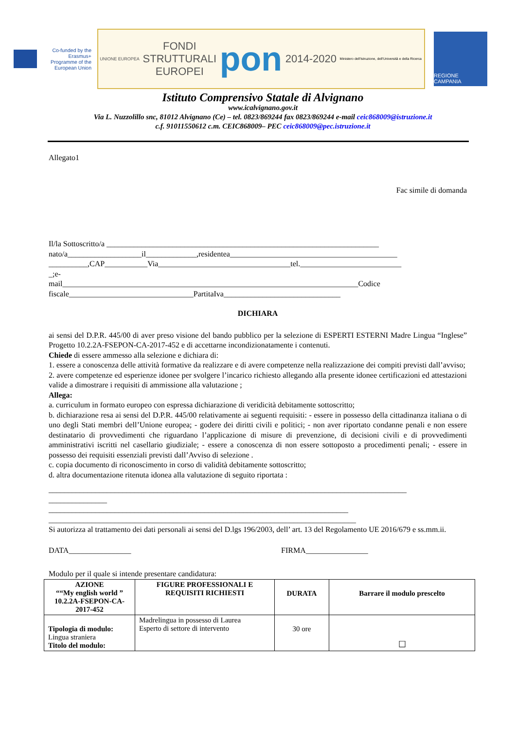Co-funded by the Erasmus+ Programme of the European Union
UNIONE EUROPEA
FONDI
STRUTTURALI
EUROPEI
pon
2014-2020
Ministero dell'Istruzione, dell'Università e della Ricerca
REGIONE CAMPANIA
Istituto Comprensivo Statale di Alvignano
www.icalvignano.gov.it
Via L. Nuzzolillo snc, 81012 Alvignano (Ce) – tel. 0823/869244 fax 0823/869244 e-mail ceic868009@istruzione.it
c.f. 91011550612 c.m. CEIC868009– PEC ceic868009@pec.istruzione.it
Allegato1
Fac simile di domanda
Il/la Sottoscritto/a ______________________________________________________________________
nato/a___________________il_____________,residentea___________________________________________
__________,CAP___________Via__________________________________tel.__________________________
_;e-
mail____________________________________________________________________________Codice
fiscale________________________________PartitaIva______________________________
DICHIARA
ai sensi del D.P.R. 445/00 di aver preso visione del bando pubblico per la selezione di ESPERTI ESTERNI Madre Lingua “Inglese” Progetto 10.2.2A-FSEPON-CA-2017-452 e di accettarne incondizionatamente i contenuti.
Chiede di essere ammesso alla selezione e dichiara di:
1. essere a conoscenza delle attività formative da realizzare e di avere competenze nella realizzazione dei compiti previsti dall’avviso;
2. avere competenze ed esperienze idonee per svolgere l’incarico richiesto allegando alla presente idonee certificazioni ed attestazioni valide a dimostrare i requisiti di ammissione alla valutazione ;
Allega:
a. curriculum in formato europeo con espressa dichiarazione di veridicità debitamente sottoscritto;
b. dichiarazione resa ai sensi del D.P.R. 445/00 relativamente ai seguenti requisiti: - essere in possesso della cittadinanza italiana o di uno degli Stati membri dell’Unione europea; - godere dei diritti civili e politici; - non aver riportato condanne penali e non essere destinatario di provvedimenti che riguardano l’applicazione di misure di prevenzione, di decisioni civili e di provvedimenti amministrativi iscritti nel casellario giudiziale; - essere a conoscenza di non essere sottoposto a procedimenti penali; - essere in possesso dei requisiti essenziali previsti dall’Avviso di selezione .
c. copia documento di riconoscimento in corso di validità debitamente sottoscritto;
d. altra documentazione ritenuta idonea alla valutazione di seguito riportata :
____________________________________________________________________________________________
_______________
_____________________________________________________________________________
_______________________________________________________________________________
Si autorizza al trattamento dei dati personali ai sensi del D.lgs 196/2003, dell’ art. 13 del Regolamento UE 2016/679 e ss.mm.ii.
DATA________________ FIRMA________________
Modulo per il quale si intende presentare candidatura:
| AZIONE ““My english world ” 10.2.2A-FSEPON-CA-2017-452 | FIGURE PROFESSIONALI E REQUISITI RICHIESTI | DURATA | Barrare il modulo prescelto |
| Tipologia di modulo: Lingua straniera Titolo del modulo: | Madrelingua in possesso di Laurea Esperto di settore di intervento | 30 ore | ☐ |